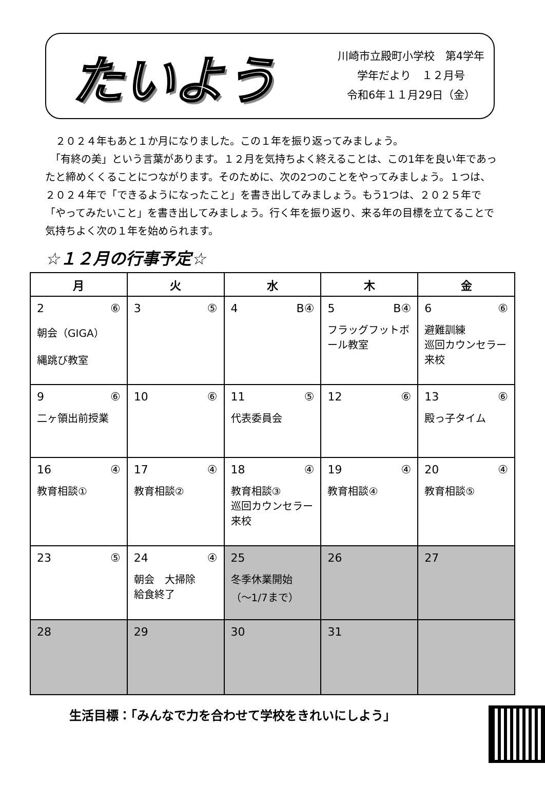たいよう
川崎市立殿町小学校　第4学年
学年だより　１２月号
令和6年１１月29日（金）
　２０２４年もあと１か月になりました。この１年を振り返ってみましょう。
　「有終の美」という言葉があります。１２月を気持ちよく終えることは、この1年を良い年であったと締めくくることにつながります。そのために、次の2つのことをやってみましょう。１つは、２０２４年で「できるようになったこと」を書き出してみましょう。もう1つは、２０２５年で「やってみたいこと」を書き出してみましょう。行く年を振り返り、来る年の目標を立てることで気持ちよく次の１年を始められます。
☆１２月の行事予定☆
| 月 | 火 | 水 | 木 | 金 |
| --- | --- | --- | --- | --- |
| 2 ⑥ 朝会（GIGA） 縄跳び教室 | 3 ⑤ | 4 B④ | 5 B④ フラッグフットボール教室 | 6 ⑥ 避難訓練 巡回カウンセラー 来校 |
| 9 ⑥ 二ヶ領出前授業 | 10 ⑥ | 11 ⑤ 代表委員会 | 12 ⑥ | 13 ⑥ 殿っ子タイム |
| 16 ④ 教育相談① | 17 ④ 教育相談② | 18 ④ 教育相談③ 巡回カウンセラー 来校 | 19 ④ 教育相談④ | 20 ④ 教育相談⑤ |
| 23 ⑤ | 24 ④ 朝会 大掃除 給食終了 | 25 冬季休業開始 （～1/7まで） | 26 | 27 |
| 28 | 29 | 30 | 31 | |
生活目標：「みんなで力を合わせて学校をきれいにしよう」